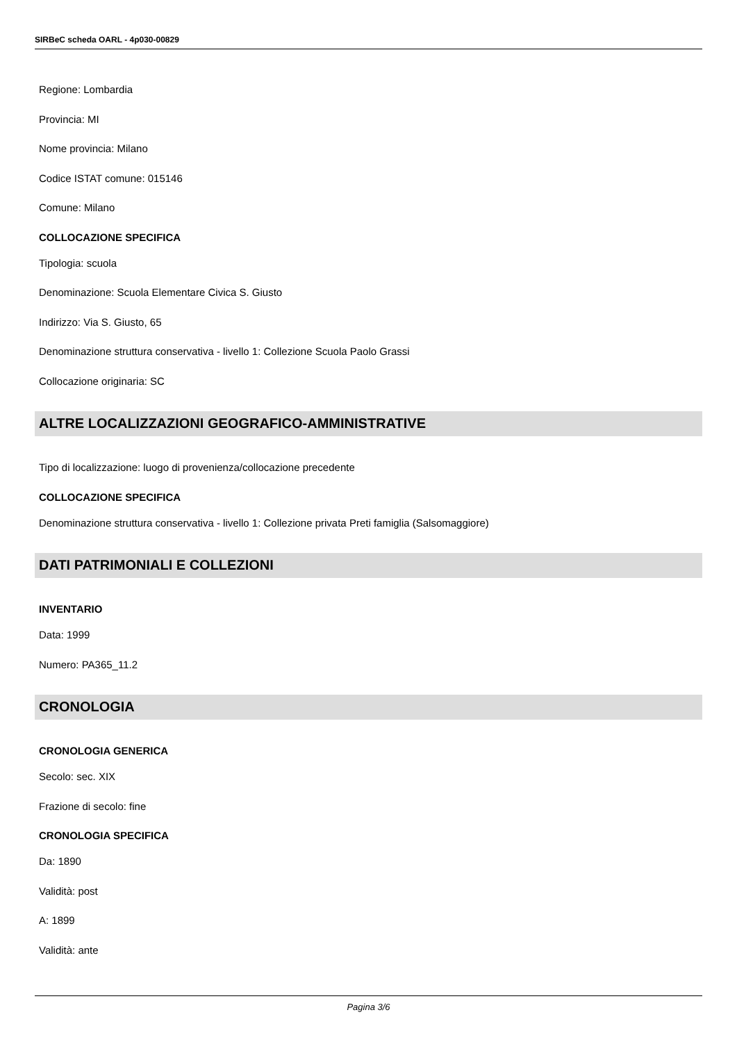SIRBeC scheda OARL - 4p030-00829
Regione: Lombardia
Provincia: MI
Nome provincia: Milano
Codice ISTAT comune: 015146
Comune: Milano
COLLOCAZIONE SPECIFICA
Tipologia: scuola
Denominazione: Scuola Elementare Civica S. Giusto
Indirizzo: Via S. Giusto, 65
Denominazione struttura conservativa - livello 1: Collezione Scuola Paolo Grassi
Collocazione originaria: SC
ALTRE LOCALIZZAZIONI GEOGRAFICO-AMMINISTRATIVE
Tipo di localizzazione: luogo di provenienza/collocazione precedente
COLLOCAZIONE SPECIFICA
Denominazione struttura conservativa - livello 1: Collezione privata Preti famiglia (Salsomaggiore)
DATI PATRIMONIALI E COLLEZIONI
INVENTARIO
Data: 1999
Numero: PA365_11.2
CRONOLOGIA
CRONOLOGIA GENERICA
Secolo: sec. XIX
Frazione di secolo: fine
CRONOLOGIA SPECIFICA
Da: 1890
Validità: post
A: 1899
Validità: ante
Pagina 3/6